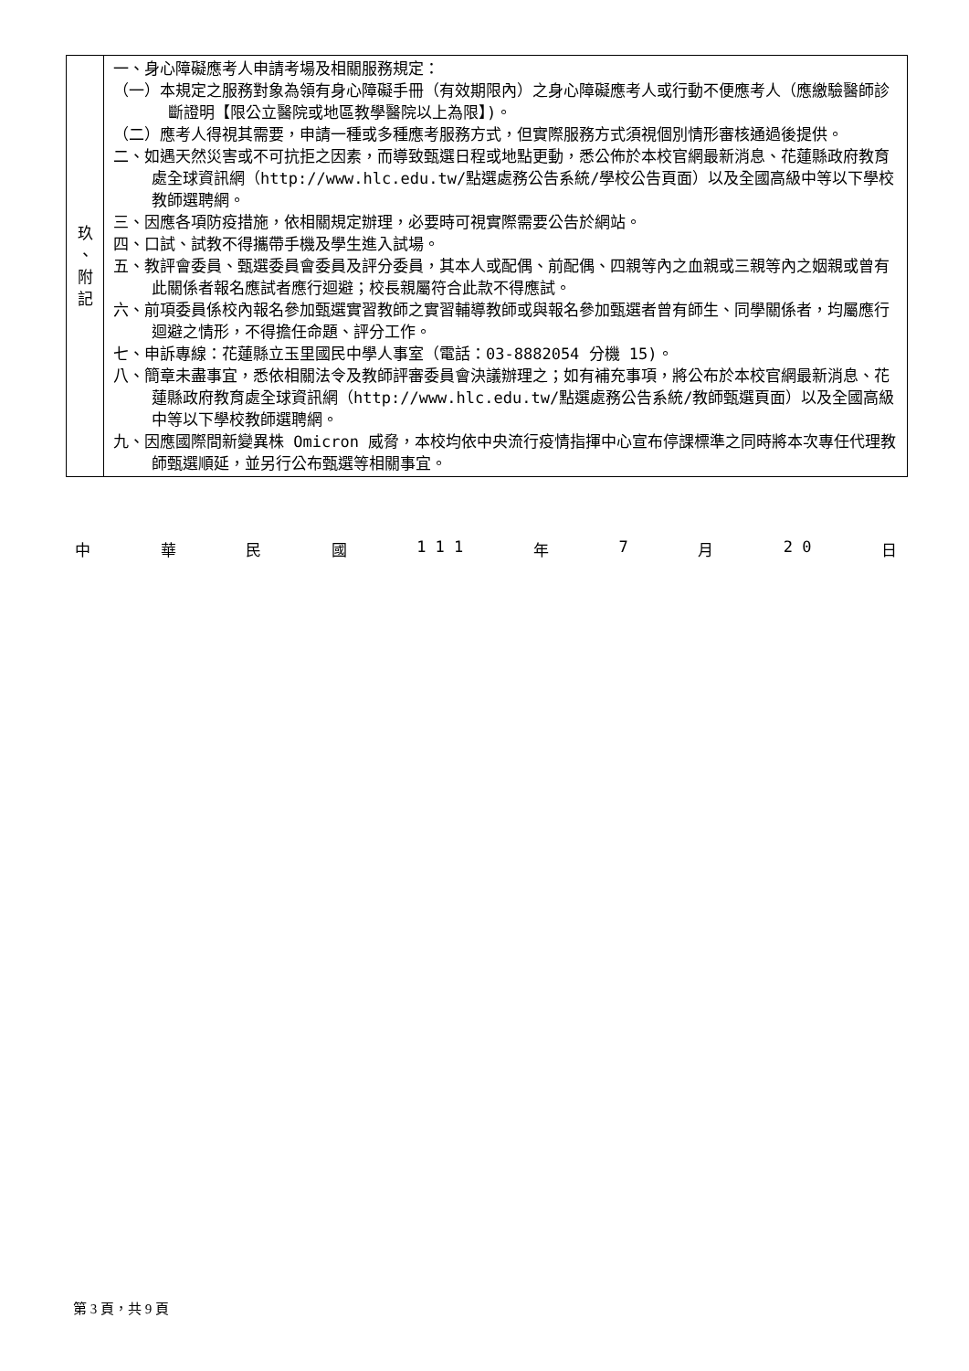| 玖 、 附 記 | 一、身心障礙應考人申請考場及相關服務規定： （一）本規定之服務對象為領有身心障礙手冊（有效期限內）之身心障礙應考人或行動不便應考人（應繳驗醫師診斷證明【限公立醫院或地區教學醫院以上為限】)。 （二）應考人得視其需要，申請一種或多種應考服務方式，但實際服務方式須視個別情形審核通過後提供。 二、如遇天然災害或不可抗拒之因素，而導致甄選日程或地點更動，悉公佈於本校官網最新消息、花蓮縣政府教育處全球資訊網（http://www.hlc.edu.tw/點選處務公告系統/學校公告頁面）以及全國高級中等以下學校教師選聘網。 三、因應各項防疫措施，依相關規定辦理，必要時可視實際需要公告於網站。 四、口試、試教不得攜帶手機及學生進入試場。 五、教評會委員、甄選委員會委員及評分委員，其本人或配偶、前配偶、四親等內之血親或三親等內之姻親或曾有此關係者報名應試者應行迴避；校長親屬符合此款不得應試。 六、前項委員係校內報名參加甄選實習教師之實習輔導教師或與報名參加甄選者曾有師生、同學關係者，均屬應行迴避之情形，不得擔任命題、評分工作。 七、申訴專線：花蓮縣立玉里國民中學人事室（電話：03-8882054 分機 15)。 八、簡章未盡事宜，悉依相關法令及教師評審委員會決議辦理之；如有補充事項，將公布於本校官網最新消息、花蓮縣政府教育處全球資訊網（http://www.hlc.edu.tw/點選處務公告系統/教師甄選頁面）以及全國高級中等以下學校教師選聘網。 九、因應國際間新變異株 Omicron 威脅，本校均依中央流行疫情指揮中心宣布停課標準之同時將本次專任代理教師甄選順延，並另行公布甄選等相關事宜。 |
中 華 民 國 1 1 1 年 7 月 2 0 日
第 3 頁，共 9 頁